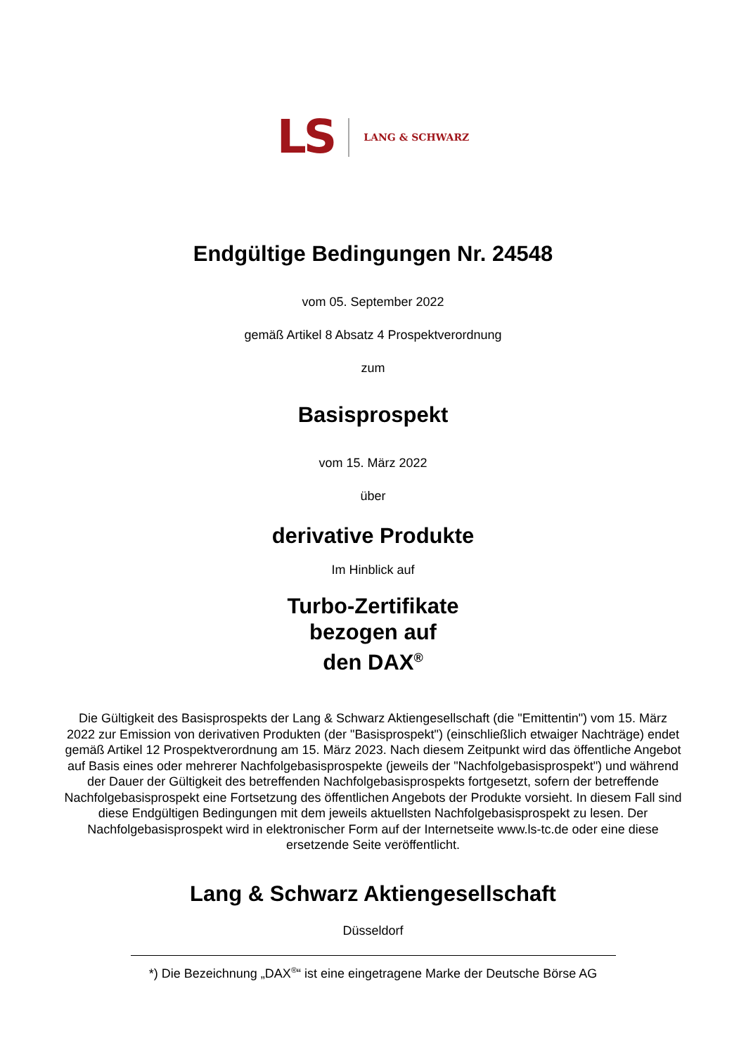LS LANG & SCHWARZ
Endgültige Bedingungen Nr. 24548
vom 05. September 2022
gemäß Artikel 8 Absatz 4 Prospektverordnung
zum
Basisprospekt
vom 15. März 2022
über
derivative Produkte
Im Hinblick auf
Turbo-Zertifikate
bezogen auf
den DAX<sup>®</sup>
Die Gültigkeit des Basisprospekts der Lang & Schwarz Aktiengesellschaft (die "Emittentin") vom 15. März 2022 zur Emission von derivativen Produkten (der "Basisprospekt") (einschließlich etwaiger Nachträge) endet gemäß Artikel 12 Prospektverordnung am 15. März 2023. Nach diesem Zeitpunkt wird das öffentliche Angebot auf Basis eines oder mehrerer Nachfolgebasisprospekte (jeweils der "Nachfolgebasisprospekt") und während der Dauer der Gültigkeit des betreffenden Nachfolgebasisprospekts fortgesetzt, sofern der betreffende Nachfolgebasisprospekt eine Fortsetzung des öffentlichen Angebots der Produkte vorsieht. In diesem Fall sind diese Endgültigen Bedingungen mit dem jeweils aktuellsten Nachfolgebasisprospekt zu lesen. Der Nachfolgebasisprospekt wird in elektronischer Form auf der Internetseite www.ls-tc.de oder eine diese ersetzende Seite veröffentlicht.
Lang & Schwarz Aktiengesellschaft
Düsseldorf
*) Die Bezeichnung „DAX<sup>®</sup>“ ist eine eingetragene Marke der Deutsche Börse AG